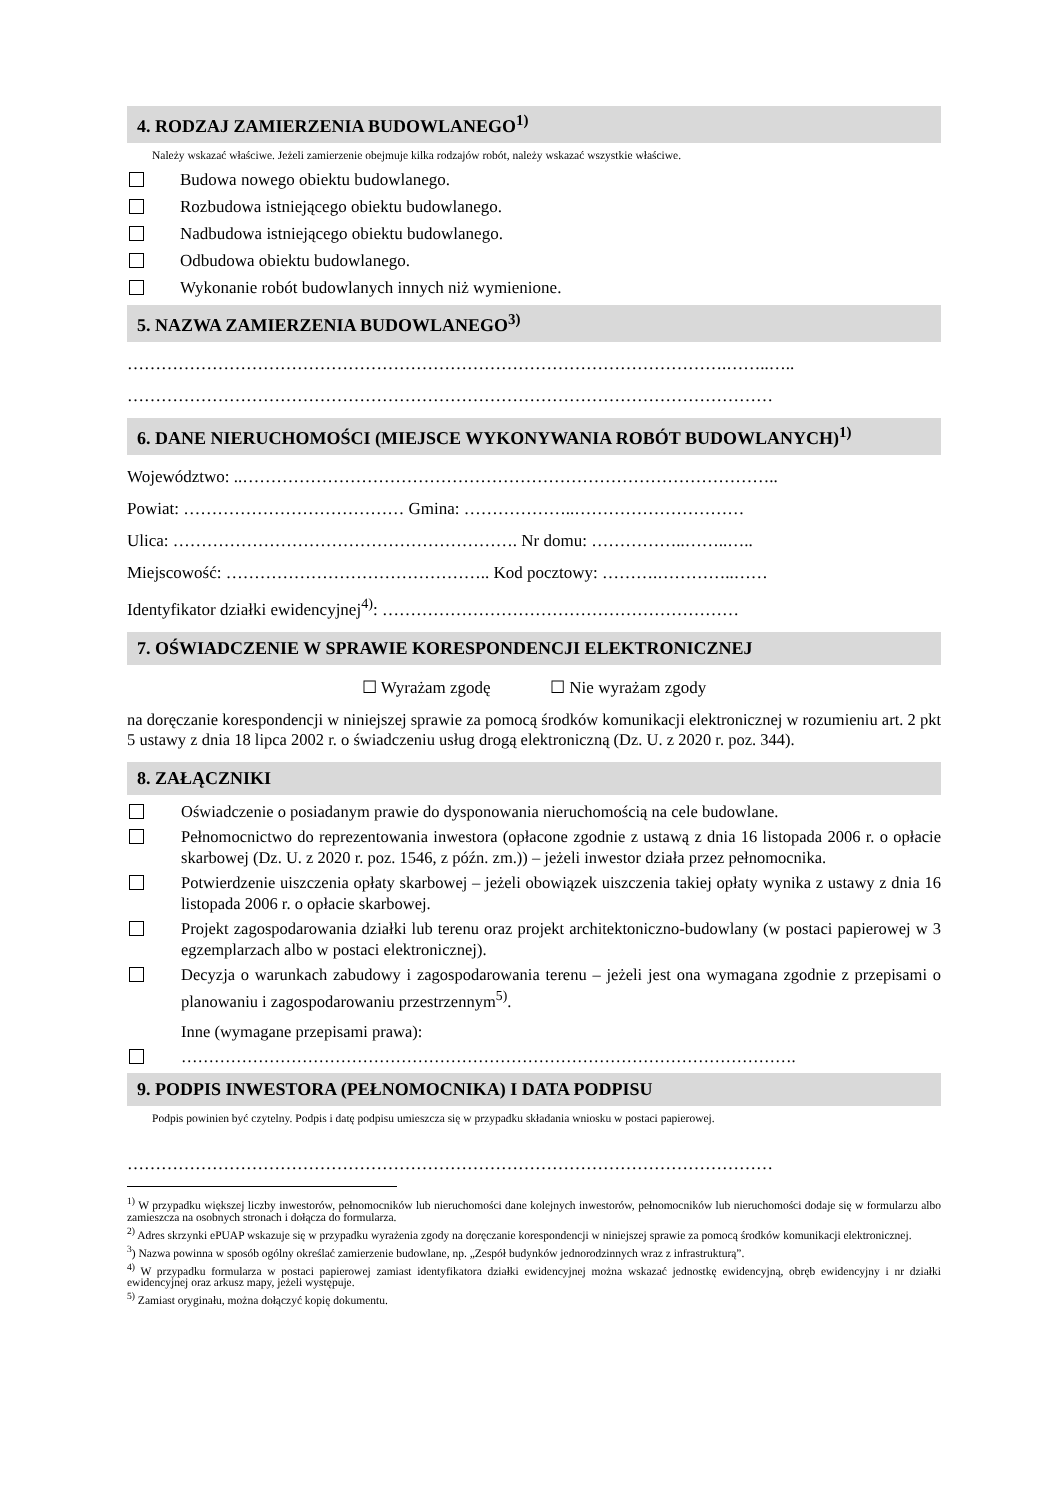4. RODZAJ ZAMIERZENIA BUDOWLANEGO<sup>1)</sup>
Należy wskazać właściwe. Jeżeli zamierzenie obejmuje kilka rodzajów robót, należy wskazać wszystkie właściwe.
Budowa nowego obiektu budowlanego.
Rozbudowa istniejącego obiektu budowlanego.
Nadbudowa istniejącego obiektu budowlanego.
Odbudowa obiektu budowlanego.
Wykonanie robót budowlanych innych niż wymienione.
5. NAZWA ZAMIERZENIA BUDOWLANEGO<sup>3)</sup>
…………………………………………………………………………………………….……..…..
……………………………………………………………………………………………………
6. DANE NIERUCHOMOŚCI (MIEJSCE WYKONYWANIA ROBÓT BUDOWLANYCH)<sup>1)</sup>
Województwo: ..…………………………………………………………………………………..
Powiat: ………………………………… Gmina: ………………..…………………………
Ulica: ……………………………………………………. Nr domu: ……………..……..…..
Miejscowość: ……………………………………….. Kod pocztowy: ……….…………..……
Identyfikator działki ewidencyjnej<sup>4)</sup>: ………………………………………………………
7. OŚWIADCZENIE W SPRAWIE KORESPONDENCJI ELEKTRONICZNEJ
☐ Wyrażam zgodę ☐ Nie wyrażam zgody
na doręczanie korespondencji w niniejszej sprawie za pomocą środków komunikacji elektronicznej w rozumieniu art. 2 pkt 5 ustawy z dnia 18 lipca 2002 r. o świadczeniu usług drogą elektroniczną (Dz. U. z 2020 r. poz. 344).
8. ZAŁĄCZNIKI
Oświadczenie o posiadanym prawie do dysponowania nieruchomością na cele budowlane.
Pełnomocnictwo do reprezentowania inwestora (opłacone zgodnie z ustawą z dnia 16 listopada 2006 r. o opłacie skarbowej (Dz. U. z 2020 r. poz. 1546, z późn. zm.)) – jeżeli inwestor działa przez pełnomocnika.
Potwierdzenie uiszczenia opłaty skarbowej – jeżeli obowiązek uiszczenia takiej opłaty wynika z ustawy z dnia 16 listopada 2006 r. o opłacie skarbowej.
Projekt zagospodarowania działki lub terenu oraz projekt architektoniczno-budowlany (w postaci papierowej w 3 egzemplarzach albo w postaci elektronicznej).
Decyzja o warunkach zabudowy i zagospodarowania terenu – jeżeli jest ona wymagana zgodnie z przepisami o planowaniu i zagospodarowaniu przestrzennym<sup>5)</sup>.
Inne (wymagane przepisami prawa):
………………………………………………………………………………………………….
9. PODPIS INWESTORA (PEŁNOMOCNIKA) I DATA PODPISU
Podpis powinien być czytelny. Podpis i datę podpisu umieszcza się w przypadku składania wniosku w postaci papierowej.
……………………………………………………………………………………………………
<sup>1)</sup> W przypadku większej liczby inwestorów, pełnomocników lub nieruchomości dane kolejnych inwestorów, pełnomocników lub nieruchomości dodaje się w formularzu albo zamieszcza na osobnych stronach i dołącza do formularza.
<sup>2)</sup> Adres skrzynki ePUAP wskazuje się w przypadku wyrażenia zgody na doręczanie korespondencji w niniejszej sprawie za pomocą środków komunikacji elektronicznej.
<sup>3</sup>) Nazwa powinna w sposób ogólny określać zamierzenie budowlane, np. „Zespół budynków jednorodzinnych wraz z infrastrukturą”.
<sup>4)</sup> W przypadku formularza w postaci papierowej zamiast identyfikatora działki ewidencyjnej można wskazać jednostkę ewidencyjną, obręb ewidencyjny i nr działki ewidencyjnej oraz arkusz mapy, jeżeli występuje.
<sup>5)</sup> Zamiast oryginału, można dołączyć kopię dokumentu.